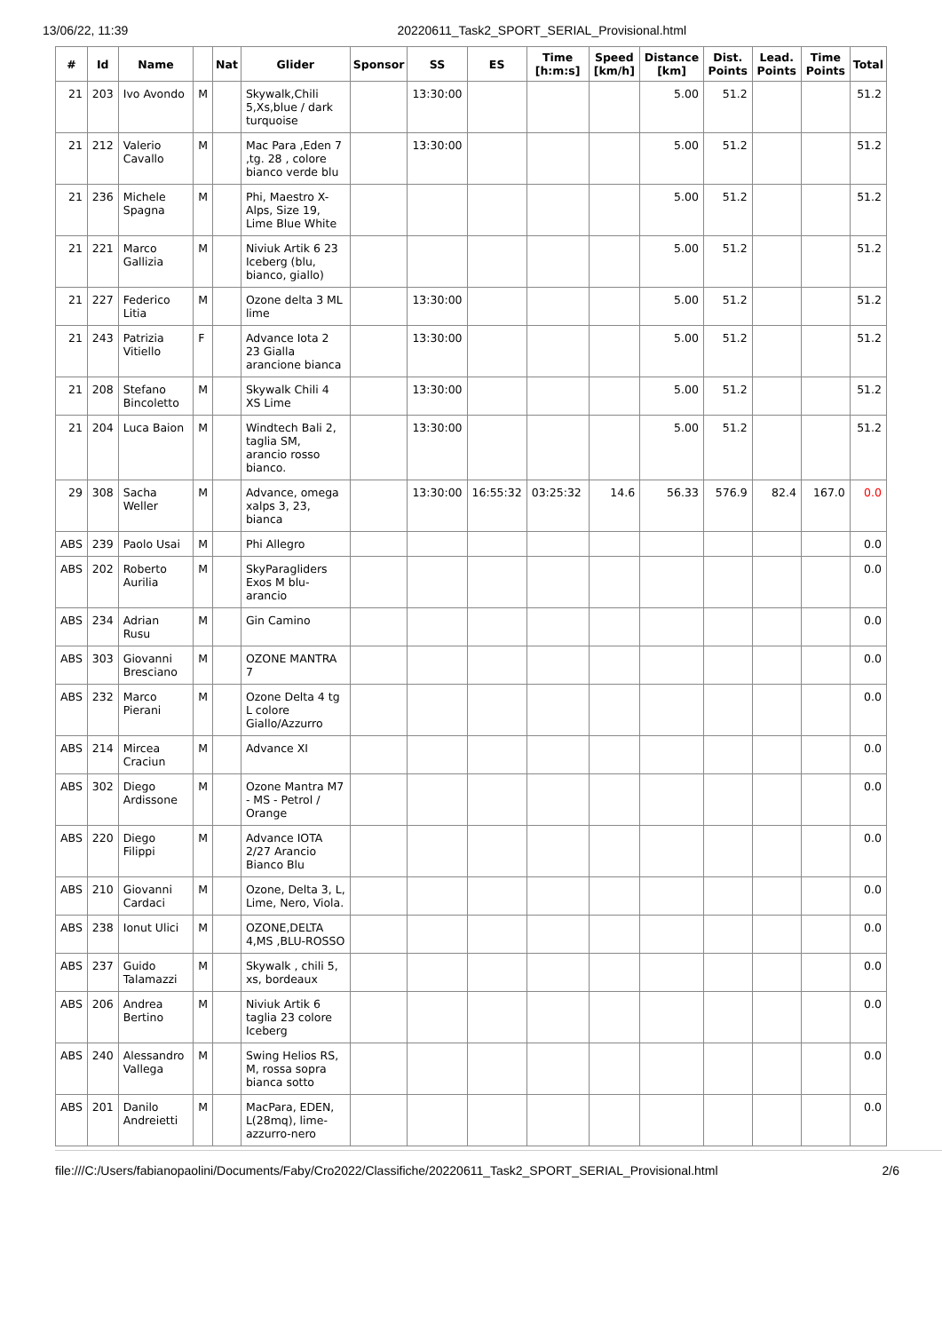13/06/22, 11:39 20220611_Task2_SPORT_SERIAL_Provisional.html
| # | Id | Name | | Nat | Glider | Sponsor | SS | ES | Time [h:m:s] | Speed [km/h] | Distance [km] | Dist. Points | Lead. Points | Time Points | Total |
| --- | --- | --- | --- | --- | --- | --- | --- | --- | --- | --- | --- | --- | --- | --- | --- |
| 21 | 203 | Ivo Avondo | M | | Skywalk,Chili 5,Xs,blue / dark turquoise | | 13:30:00 | | | | 5.00 | 51.2 | | | 51.2 |
| 21 | 212 | Valerio Cavallo | M | | Mac Para ,Eden 7 ,tg. 28 , colore bianco verde blu | | 13:30:00 | | | | 5.00 | 51.2 | | | 51.2 |
| 21 | 236 | Michele Spagna | M | | Phi, Maestro X-Alps, Size 19, Lime Blue White | | | | | | 5.00 | 51.2 | | | 51.2 |
| 21 | 221 | Marco Gallizia | M | | Niviuk Artik 6 23 Iceberg (blu, bianco, giallo) | | | | | | 5.00 | 51.2 | | | 51.2 |
| 21 | 227 | Federico Litia | M | | Ozone delta 3 ML lime | | 13:30:00 | | | | 5.00 | 51.2 | | | 51.2 |
| 21 | 243 | Patrizia Vitiello | F | | Advance Iota 2 23 Gialla arancione bianca | | 13:30:00 | | | | 5.00 | 51.2 | | | 51.2 |
| 21 | 208 | Stefano Bincoletto | M | | Skywalk Chili 4 XS Lime | | 13:30:00 | | | | 5.00 | 51.2 | | | 51.2 |
| 21 | 204 | Luca Baion | M | | Windtech Bali 2, taglia SM, arancio rosso bianco. | | 13:30:00 | | | | 5.00 | 51.2 | | | 51.2 |
| 29 | 308 | Sacha Weller | M | | Advance, omega xalps 3, 23, bianca | | 13:30:00 | 16:55:32 | 03:25:32 | 14.6 | 56.33 | 576.9 | 82.4 | 167.0 | 0.0 |
| ABS | 239 | Paolo Usai | M | | Phi Allegro | | | | | | | | | | 0.0 |
| ABS | 202 | Roberto Aurilia | M | | SkyParagliders Exos M blu-arancio | | | | | | | | | | 0.0 |
| ABS | 234 | Adrian Rusu | M | | Gin Camino | | | | | | | | | | 0.0 |
| ABS | 303 | Giovanni Bresciano | M | | OZONE MANTRA 7 | | | | | | | | | | 0.0 |
| ABS | 232 | Marco Pierani | M | | Ozone Delta 4 tg L colore Giallo/Azzurro | | | | | | | | | | 0.0 |
| ABS | 214 | Mircea Craciun | M | | Advance XI | | | | | | | | | | 0.0 |
| ABS | 302 | Diego Ardissone | M | | Ozone Mantra M7 - MS - Petrol / Orange | | | | | | | | | | 0.0 |
| ABS | 220 | Diego Filippi | M | | Advance IOTA 2/27 Arancio Bianco Blu | | | | | | | | | | 0.0 |
| ABS | 210 | Giovanni Cardaci | M | | Ozone, Delta 3, L, Lime, Nero, Viola. | | | | | | | | | | 0.0 |
| ABS | 238 | Ionut Ulici | M | | OZONE,DELTA 4,MS ,BLU-ROSSO | | | | | | | | | | 0.0 |
| ABS | 237 | Guido Talamazzi | M | | Skywalk , chili 5, xs, bordeaux | | | | | | | | | | 0.0 |
| ABS | 206 | Andrea Bertino | M | | Niviuk Artik 6 taglia 23 colore Iceberg | | | | | | | | | | 0.0 |
| ABS | 240 | Alessandro Vallega | M | | Swing Helios RS, M, rossa sopra bianca sotto | | | | | | | | | | 0.0 |
| ABS | 201 | Danilo Andreietti | M | | MacPara, EDEN, L(28mq), lime-azzurro-nero | | | | | | | | | | 0.0 |
file:///C:/Users/fabianopaolini/Documents/Faby/Cro2022/Classifiche/20220611_Task2_SPORT_SERIAL_Provisional.html 2/6